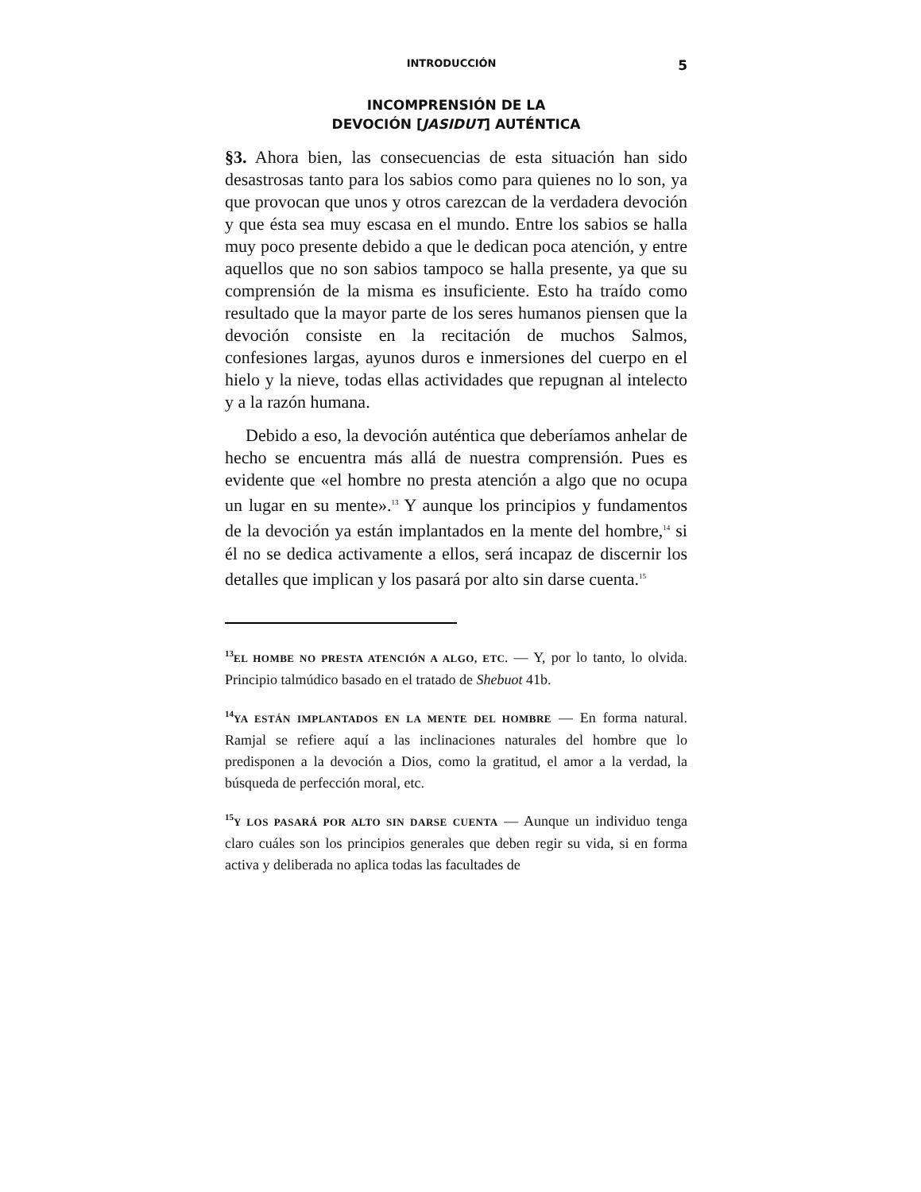INTRODUCCIÓN 5
INCOMPRENSIÓN DE LA
DEVOCIÓN [JASIDUT] AUTÉNTICA
§3. Ahora bien, las consecuencias de esta situación han sido desastrosas tanto para los sabios como para quienes no lo son, ya que provocan que unos y otros carezcan de la verdadera devoción y que ésta sea muy escasa en el mundo. Entre los sabios se halla muy poco presente debido a que le dedican poca atención, y entre aquellos que no son sabios tampoco se halla presente, ya que su comprensión de la misma es insuficiente. Esto ha traído como resultado que la mayor parte de los seres humanos piensen que la devoción consiste en la recitación de muchos Salmos, confesiones largas, ayunos duros e inmersiones del cuerpo en el hielo y la nieve, todas ellas actividades que repugnan al intelecto y a la razón humana.
Debido a eso, la devoción auténtica que deberíamos anhelar de hecho se encuentra más allá de nuestra comprensión. Pues es evidente que «el hombre no presta atención a algo que no ocupa un lugar en su mente».<sup>13</sup> Y aunque los principios y fundamentos de la devoción ya están implantados en la mente del hombre,<sup>14</sup> si él no se dedica activamente a ellos, será incapaz de discernir los detalles que implican y los pasará por alto sin darse cuenta.<sup>15</sup>
<sup>13</sup> EL HOMBE NO PRESTA ATENCIÓN A ALGO, ETC. — Y, por lo tanto, lo olvida. Principio talmúdico basado en el tratado de Shebuot 41b.
<sup>14</sup> YA ESTÁN IMPLANTADOS EN LA MENTE DEL HOMBRE — En forma natural. Ramjal se refiere aquí a las inclinaciones naturales del hombre que lo predisponen a la devoción a Dios, como la gratitud, el amor a la verdad, la búsqueda de perfección moral, etc.
<sup>15</sup> Y LOS PASARÁ POR ALTO SIN DARSE CUENTA — Aunque un individuo tenga claro cuáles son los principios generales que deben regir su vida, si en forma activa y deliberada no aplica todas las facultades de